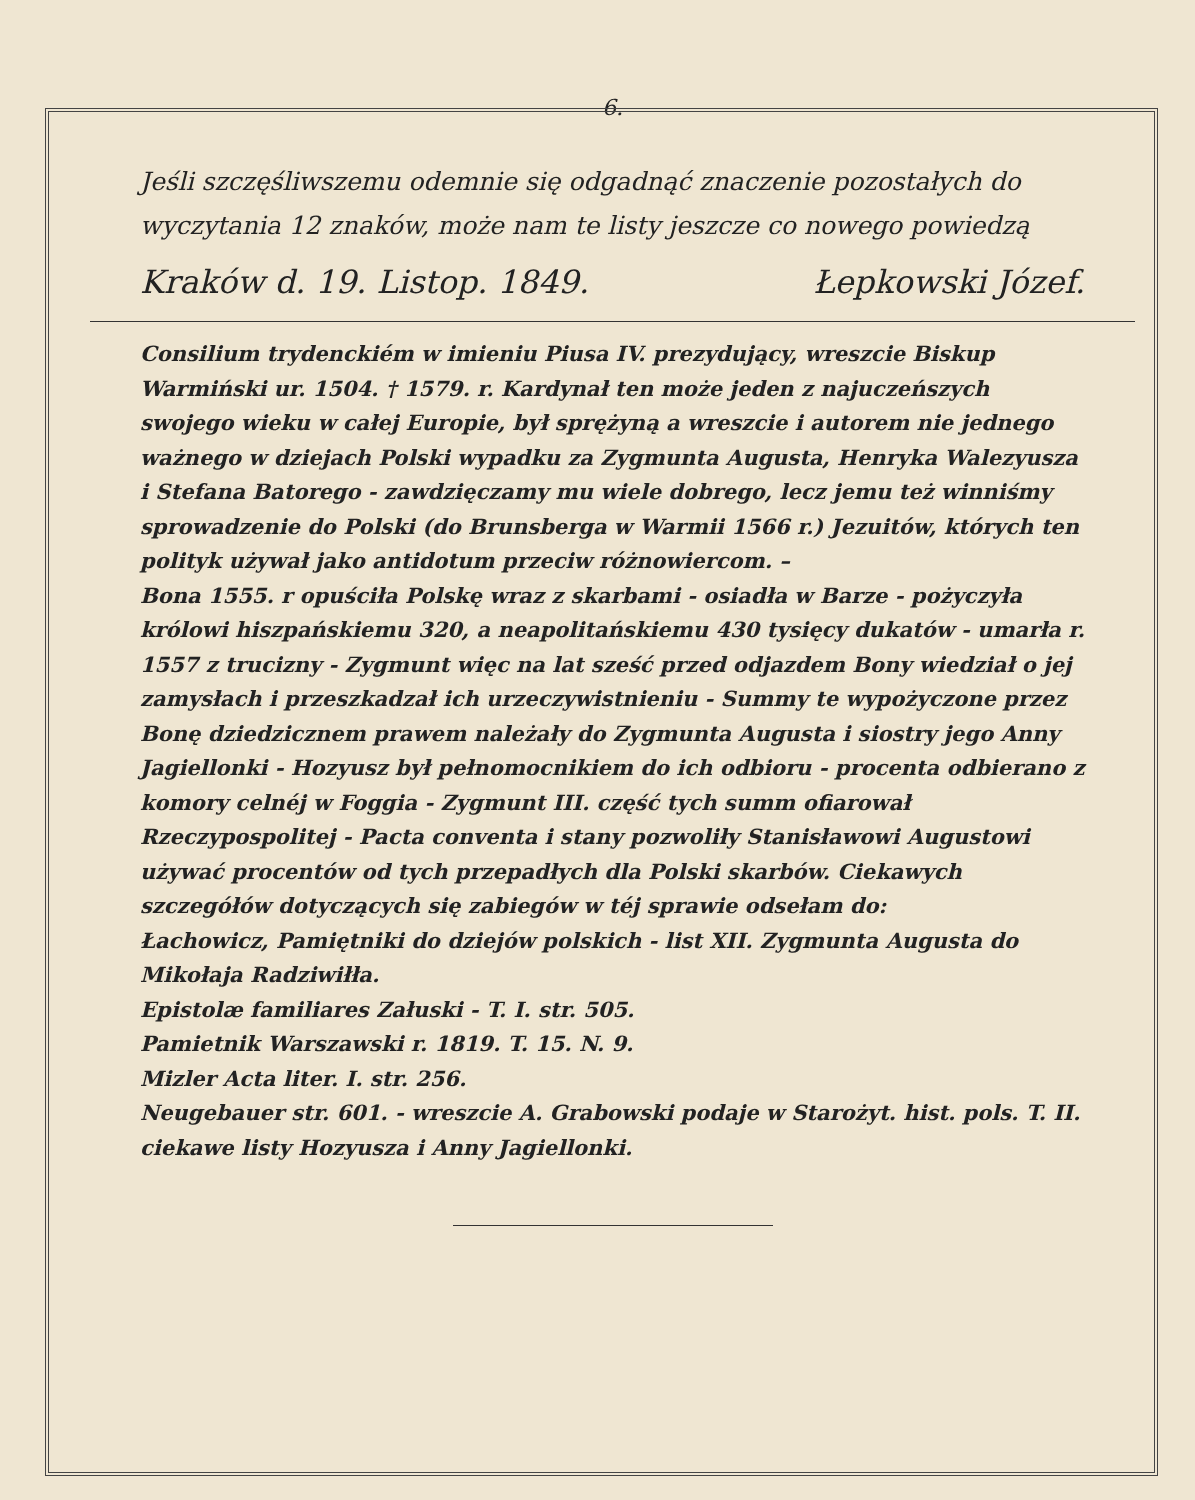6.
Jeśli szczęśliwszemu odemnie się odgadnąć znaczenie pozostałych do wyczytania 12 znaków, może nam te listy jeszcze co nowego powiedzą
Kraków d. 19. Listop. 1849. Łepkowski Józef.
Consilium trydenckiém w imieniu Piusa IV. prezydujący, wreszcie Biskup Warmiński ur. 1504. † 1579. r. Kardynał ten może jeden z najuczeńszych swojego wieku w całej Europie, był sprężyną a wreszcie i autorem nie jednego ważnego w dziejach Polski wypadku za Zygmunta Augusta, Henryka Walezyusza i Stefana Batorego - zawdzięczamy mu wiele dobrego, lecz jemu też winniśmy sprowadzenie do Polski (do Brunsberga w Warmii 1566 r.) Jezuitów, których ten polityk używał jako antidotum przeciw różnowiercom. –
Bona 1555. r opuściła Polskę wraz z skarbami - osiadła w Barze - pożyczyła królowi hiszpańskiemu 320, a neapolitańskiemu 430 tysięcy dukatów - umarła r. 1557 z trucizny - Zygmunt więc na lat sześć przed odjazdem Bony wiedział o jej zamysłach i przeszkadzał ich urzeczywistnieniu - Summy te wypożyczone przez Bonę dziedzicznem prawem należały do Zygmunta Augusta i siostry jego Anny Jagiellonki - Hozyusz był pełnomocnikiem do ich odbioru - procenta odbierano z komory celnéj w Foggia - Zygmunt III. część tych summ ofiarował Rzeczypospolitej - Pacta conventa i stany pozwoliły Stanisławowi Augustowi używać procentów od tych przepadłych dla Polski skarbów. Ciekawych szczegółów dotyczących się zabiegów w téj sprawie odsełam do:
Łachowicz, Pamiętniki do dziejów polskich - list XII. Zygmunta Augusta do Mikołaja Radziwiłła.
Epistolæ familiares Załuski - T. I. str. 505.
Pamietnik Warszawski r. 1819. T. 15. N. 9.
Mizler Acta liter. I. str. 256.
Neugebauer str. 601. - wreszcie A. Grabowski podaje w Starożyt. hist. pols. T. II. ciekawe listy Hozyusza i Anny Jagiellonki.